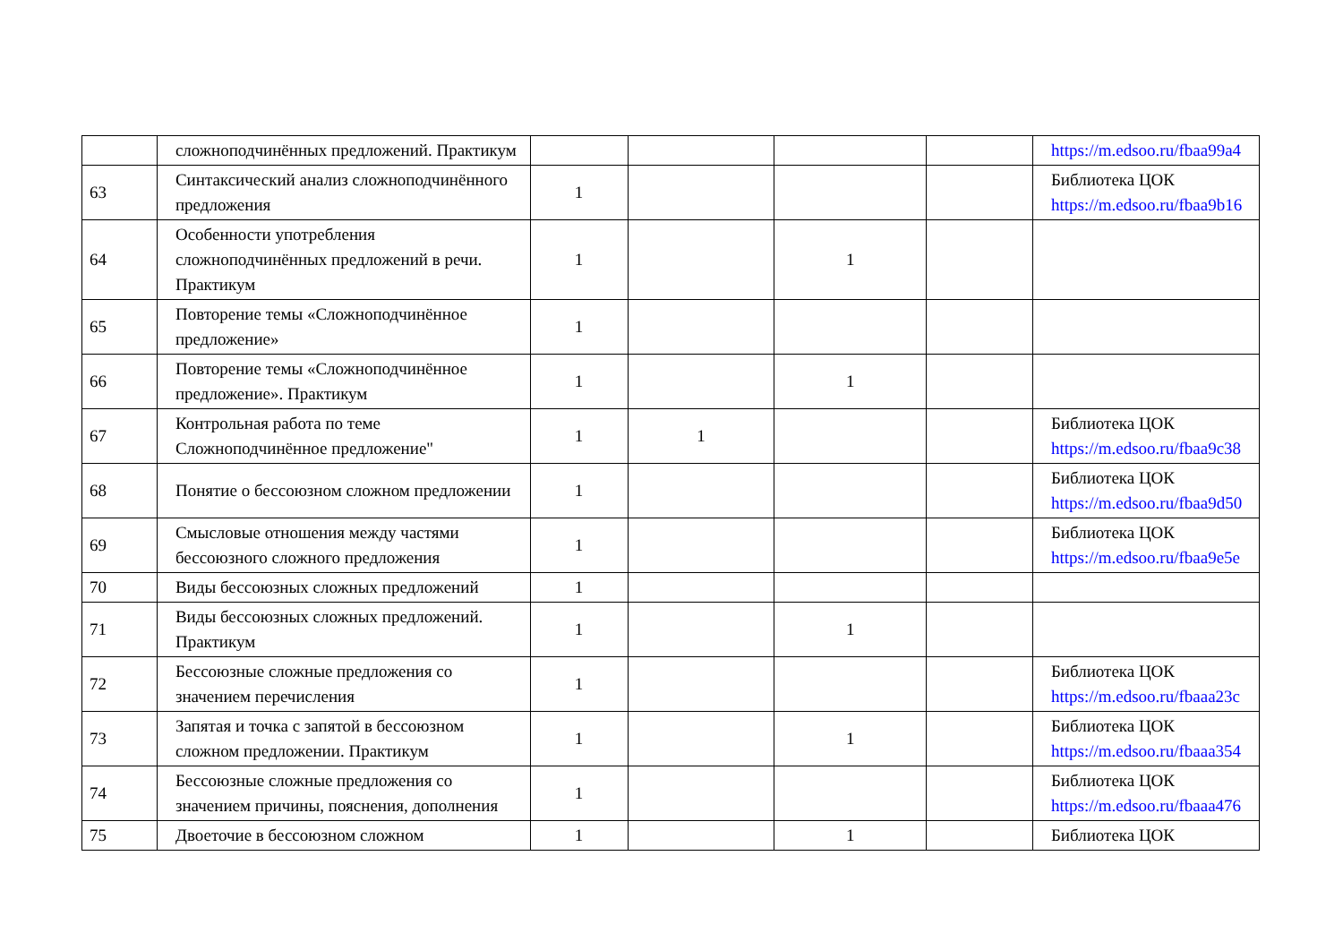| | сложноподчинённых предложений. Практикум | | | | | https://m.edsoo.ru/fbaa99a4 |
| 63 | Синтаксический анализ сложноподчинённого предложения | 1 | | | | Библиотека ЦОК https://m.edsoo.ru/fbaa9b16 |
| 64 | Особенности употребления сложноподчинённых предложений в речи. Практикум | 1 | | 1 | | |
| 65 | Повторение темы «Сложноподчинённое предложение» | 1 | | | | |
| 66 | Повторение темы «Сложноподчинённое предложение». Практикум | 1 | | 1 | | |
| 67 | Контрольная работа по теме Сложноподчинённое предложение" | 1 | 1 | | | Библиотека ЦОК https://m.edsoo.ru/fbaa9c38 |
| 68 | Понятие о бессоюзном сложном предложении | 1 | | | | Библиотека ЦОК https://m.edsoo.ru/fbaa9d50 |
| 69 | Смысловые отношения между частями бессоюзного сложного предложения | 1 | | | | Библиотека ЦОК https://m.edsoo.ru/fbaa9e5e |
| 70 | Виды бессоюзных сложных предложений | 1 | | | | |
| 71 | Виды бессоюзных сложных предложений. Практикум | 1 | | 1 | | |
| 72 | Бессоюзные сложные предложения со значением перечисления | 1 | | | | Библиотека ЦОК https://m.edsoo.ru/fbaaa23c |
| 73 | Запятая и точка с запятой в бессоюзном сложном предложении. Практикум | 1 | | 1 | | Библиотека ЦОК https://m.edsoo.ru/fbaaa354 |
| 74 | Бессоюзные сложные предложения со значением причины, пояснения, дополнения | 1 | | | | Библиотека ЦОК https://m.edsoo.ru/fbaaa476 |
| 75 | Двоеточие в бессоюзном сложном | 1 | | 1 | | Библиотека ЦОК |